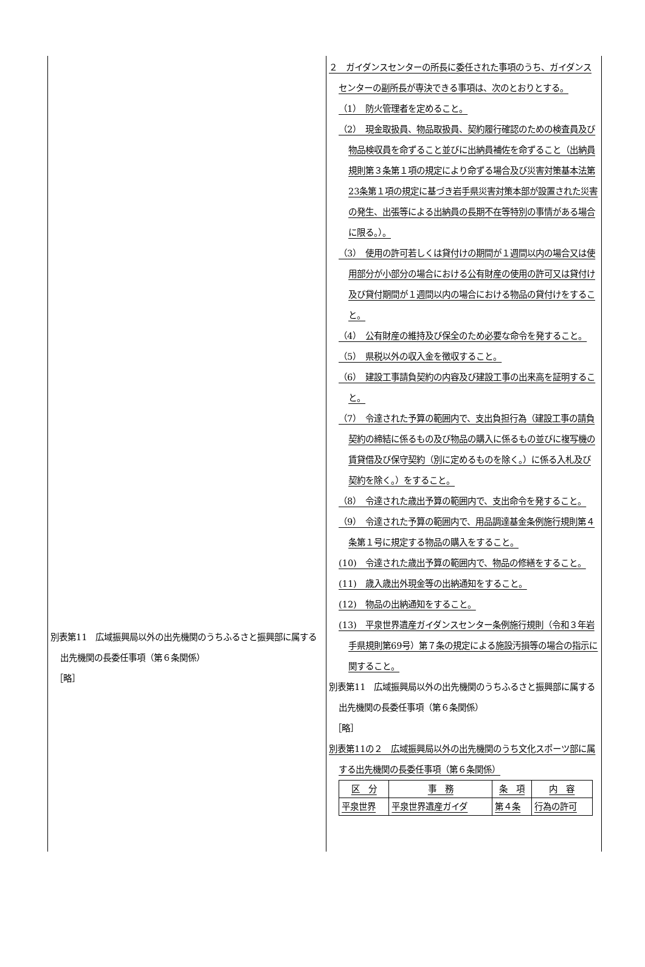別表第11　広域振興局以外の出先機関のうちふるさと振興部に属する出先機関の長委任事項（第６条関係）
　［略］
２　ガイダンスセンターの所長に委任された事項のうち、ガイダンスセンターの副所長が専決できる事項は、次のとおりとする。
（1）　防火管理者を定めること。
（2）　現金取扱員、物品取扱員、契約履行確認のための検査員及び物品検収員を命ずること並びに出納員補佐を命ずること（出納員規則第３条第１項の規定により命ずる場合及び災害対策基本法第23条第１項の規定に基づき岩手県災害対策本部が設置された災害の発生、出張等による出納員の長期不在等特別の事情がある場合に限る。）。
（3）　使用の許可若しくは貸付けの期間が１週間以内の場合又は使用部分が小部分の場合における公有財産の使用の許可又は貸付け及び貸付期間が１週間以内の場合における物品の貸付けをすること。
（4）　公有財産の維持及び保全のため必要な命令を発すること。
（5）　県税以外の収入金を徴収すること。
（6）　建設工事請負契約の内容及び建設工事の出来高を証明すること。
（7）　令達された予算の範囲内で、支出負担行為（建設工事の請負契約の締結に係るもの及び物品の購入に係るもの並びに複写機の賃貸借及び保守契約（別に定めるものを除く。）に係る入札及び契約を除く。）をすること。
（8）　令達された歳出予算の範囲内で、支出命令を発すること。
（9）　令達された予算の範囲内で、用品調達基金条例施行規則第４条第１号に規定する物品の購入をすること。
(10)　令達された歳出予算の範囲内で、物品の修繕をすること。
(11)　歳入歳出外現金等の出納通知をすること。
(12)　物品の出納通知をすること。
(13)　平泉世界遺産ガイダンスセンター条例施行規則（令和３年岩手県規則第69号）第７条の規定による施設汚損等の場合の指示に関すること。
別表第11　広域振興局以外の出先機関のうちふるさと振興部に属する出先機関の長委任事項（第６条関係）
　［略］
別表第11の２　広域振興局以外の出先機関のうち文化スポーツ部に属する出先機関の長委任事項（第６条関係）
| 区 分 | 事 務 | 条 項 | 内 容 |
| 平泉世界 | 平泉世界遺産ガイダ | 第４条 | 行為の許可 |